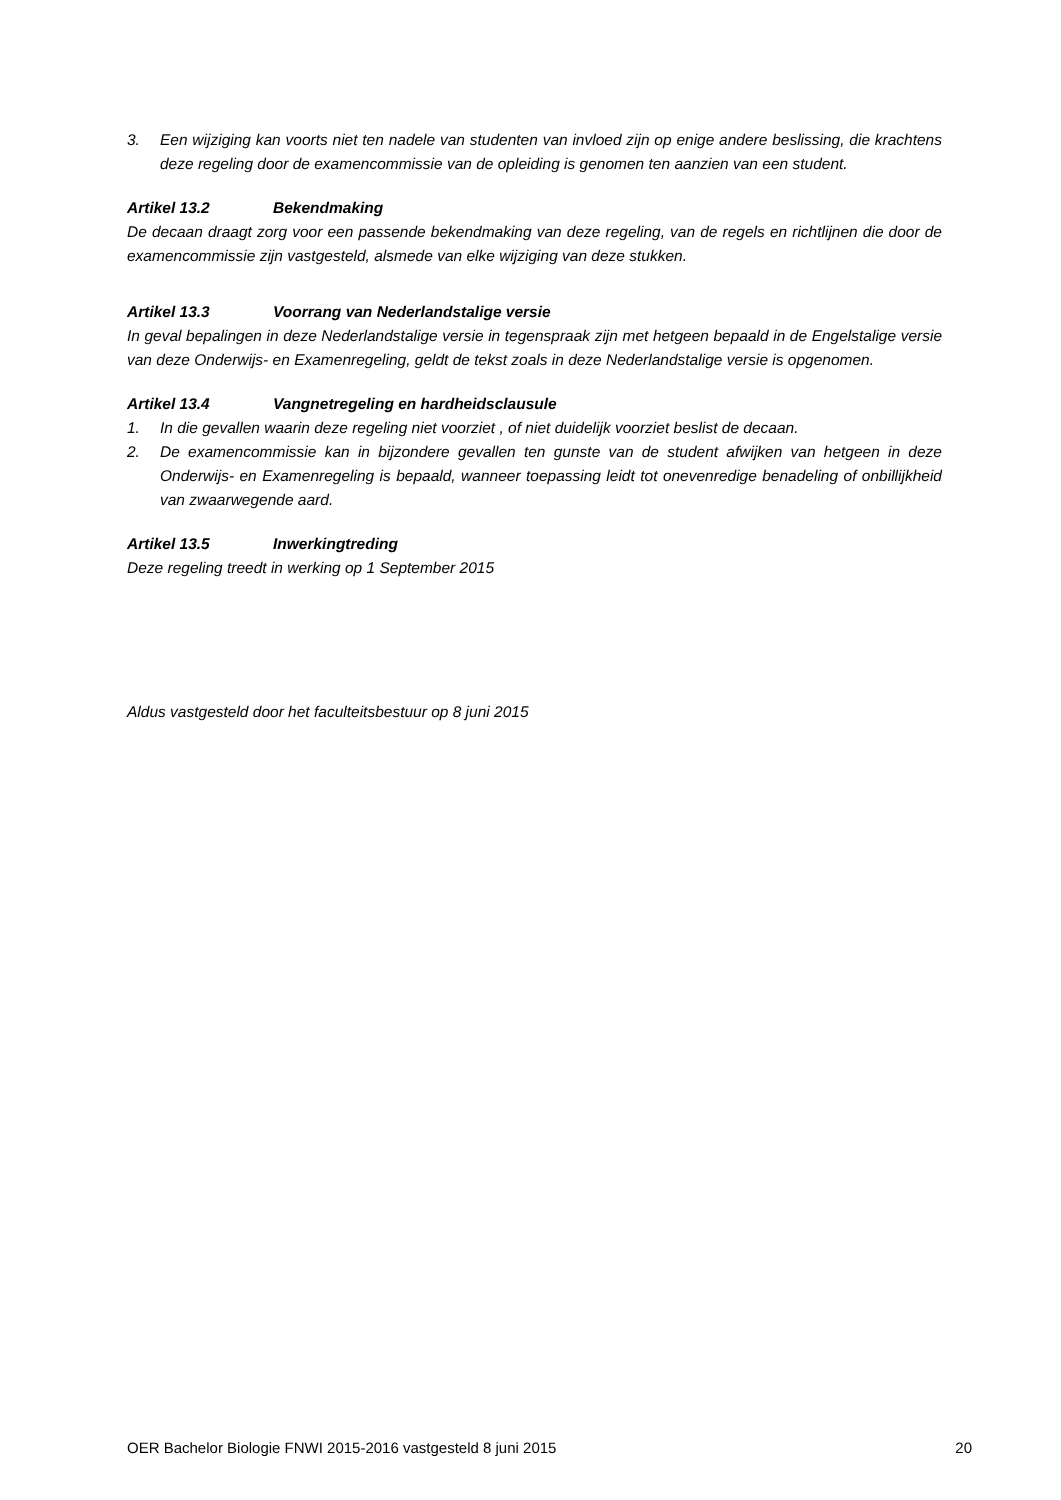3. Een wijziging kan voorts niet ten nadele van studenten van invloed zijn op enige andere beslissing, die krachtens deze regeling door de examencommissie van de opleiding is genomen ten aanzien van een student.
Artikel 13.2 Bekendmaking
De decaan draagt zorg voor een passende bekendmaking van deze regeling, van de regels en richtlijnen die door de examencommissie zijn vastgesteld, alsmede van elke wijziging van deze stukken.
Artikel 13.3 Voorrang van Nederlandstalige versie
In geval bepalingen in deze Nederlandstalige versie in tegenspraak zijn met hetgeen bepaald in de Engelstalige versie van deze Onderwijs- en Examenregeling, geldt de tekst zoals in deze Nederlandstalige versie is opgenomen.
Artikel 13.4 Vangnetregeling en hardheidsclausule
1. In die gevallen waarin deze regeling niet voorziet , of niet duidelijk voorziet beslist de decaan.
2. De examencommissie kan in bijzondere gevallen ten gunste van de student afwijken van hetgeen in deze Onderwijs- en Examenregeling is bepaald, wanneer toepassing leidt tot onevenredige benadeling of onbillijkheid van zwaarwegende aard.
Artikel 13.5 Inwerkingtreding
Deze regeling treedt in werking op 1 September 2015
Aldus vastgesteld door het faculteitsbestuur op 8 juni 2015
OER Bachelor Biologie FNWI 2015-2016 vastgesteld 8 juni 2015 20